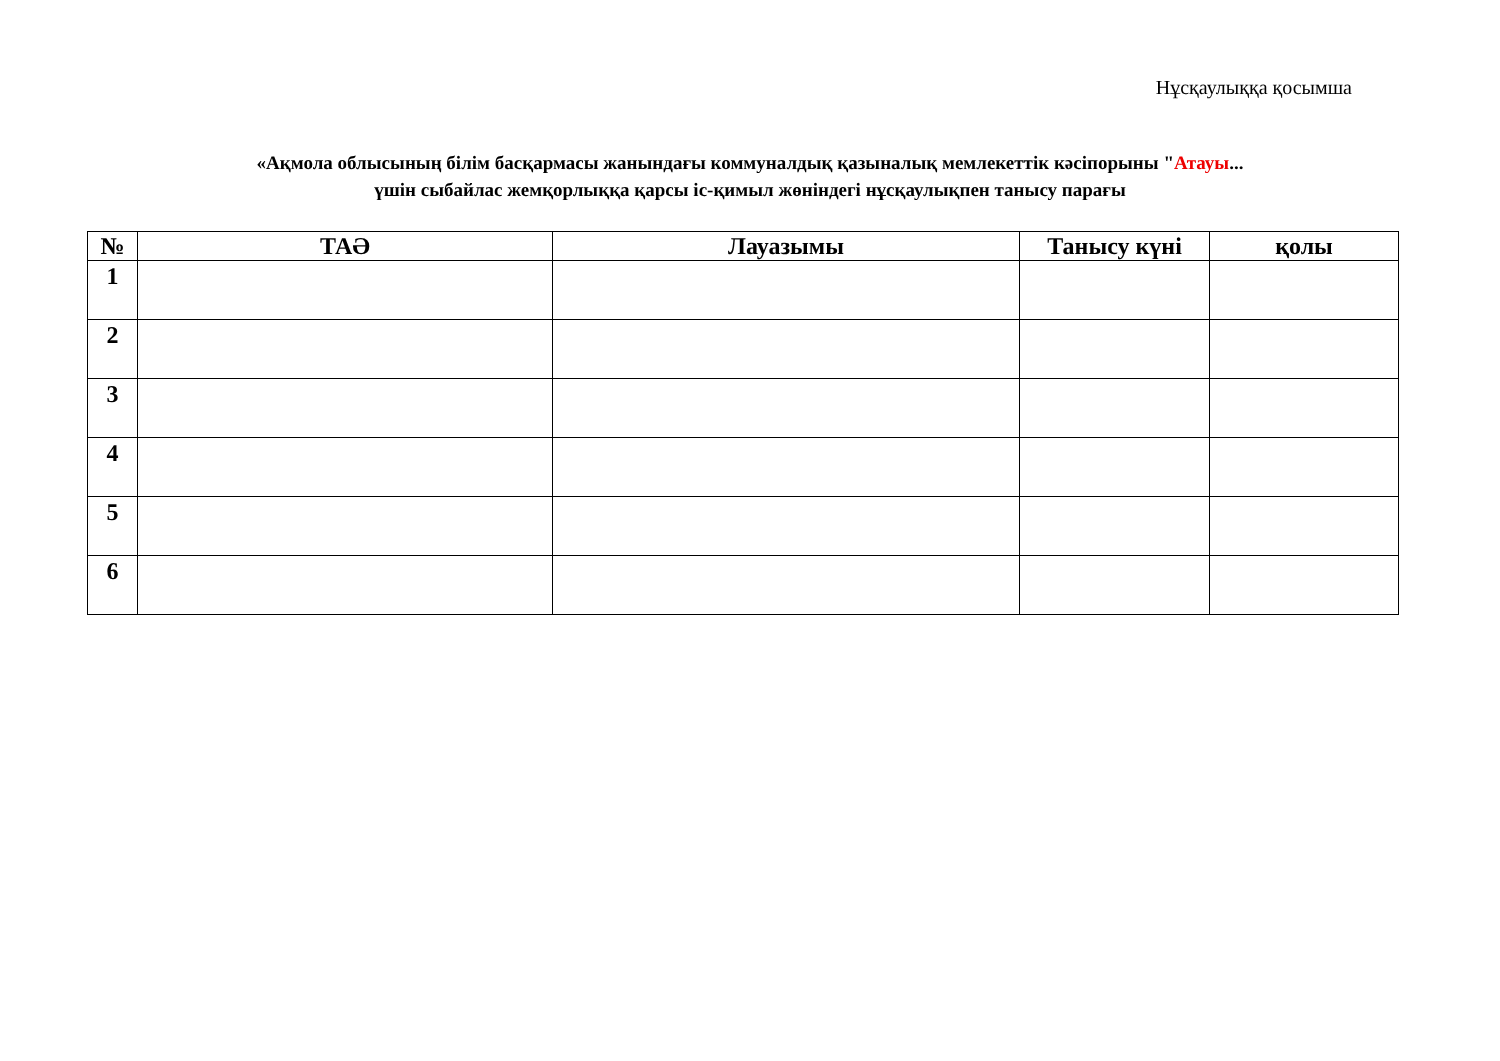Нұсқаулыққа қосымша
«Ақмола облысының білім басқармасы жанындағы коммуналдық қазыналық мемлекеттік кәсіпорыны "Атауы...
үшін сыбайлас жемқорлыққа қарсы іс-қимыл жөніндегі нұсқаулықпен танысу парағы
| № | ТАӘ | Лауазымы | Танысу күні | қолы |
| --- | --- | --- | --- | --- |
| 1 | | | | |
| 2 | | | | |
| 3 | | | | |
| 4 | | | | |
| 5 | | | | |
| 6 | | | | |